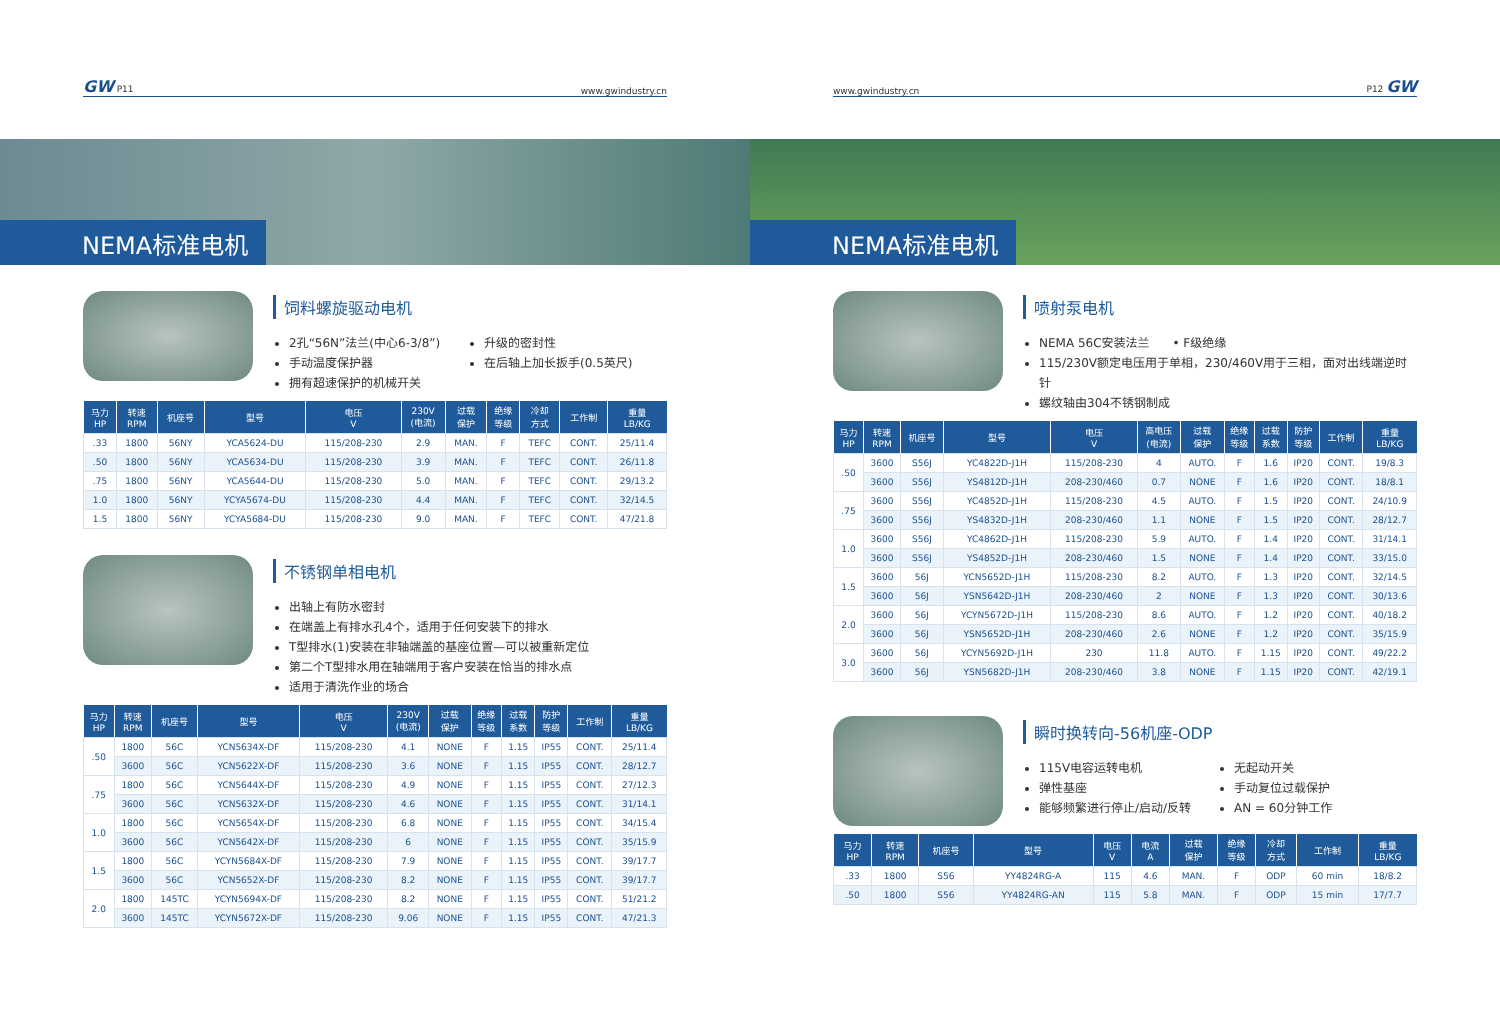GW P11 www.gwindustry.cn
NEMA标准电机
饲料螺旋驱动电机
2孔“56N”法兰(中心6-3/8”)
手动温度保护器
拥有超速保护的机械开关
升级的密封性
在后轴上加长扳手(0.5英尺)
| 马力 HP | 转速 RPM | 机座号 | 型号 | 电压 V | 230V (电流) | 过载 保护 | 绝缘 等级 | 冷却 方式 | 工作制 | 重量 LB/KG |
| --- | --- | --- | --- | --- | --- | --- | --- | --- | --- | --- |
| .33 | 1800 | 56NY | YCA5624-DU | 115/208-230 | 2.9 | MAN. | F | TEFC | CONT. | 25/11.4 |
| .50 | 1800 | 56NY | YCA5634-DU | 115/208-230 | 3.9 | MAN. | F | TEFC | CONT. | 26/11.8 |
| .75 | 1800 | 56NY | YCA5644-DU | 115/208-230 | 5.0 | MAN. | F | TEFC | CONT. | 29/13.2 |
| 1.0 | 1800 | 56NY | YCYA5674-DU | 115/208-230 | 4.4 | MAN. | F | TEFC | CONT. | 32/14.5 |
| 1.5 | 1800 | 56NY | YCYA5684-DU | 115/208-230 | 9.0 | MAN. | F | TEFC | CONT. | 47/21.8 |
不锈钢单相电机
出轴上有防水密封
在端盖上有排水孔4个，适用于任何安装下的排水
T型排水(1)安装在非轴端盖的基座位置—可以被重新定位
第二个T型排水用在轴端用于客户安装在恰当的排水点
适用于清洗作业的场合
| 马力 HP | 转速 RPM | 机座号 | 型号 | 电压 V | 230V (电流) | 过载 保护 | 绝缘 等级 | 过载 系数 | 防护 等级 | 工作制 | 重量 LB/KG |
| --- | --- | --- | --- | --- | --- | --- | --- | --- | --- | --- | --- |
| .50 | 1800 | 56C | YCN5634X-DF | 115/208-230 | 4.1 | NONE | F | 1.15 | IP55 | CONT. | 25/11.4 |
| | 3600 | 56C | YCN5622X-DF | 115/208-230 | 3.6 | NONE | F | 1.15 | IP55 | CONT. | 28/12.7 |
| .75 | 1800 | 56C | YCN5644X-DF | 115/208-230 | 4.9 | NONE | F | 1.15 | IP55 | CONT. | 27/12.3 |
| | 3600 | 56C | YCN5632X-DF | 115/208-230 | 4.6 | NONE | F | 1.15 | IP55 | CONT. | 31/14.1 |
| 1.0 | 1800 | 56C | YCN5654X-DF | 115/208-230 | 6.8 | NONE | F | 1.15 | IP55 | CONT. | 34/15.4 |
| | 3600 | 56C | YCN5642X-DF | 115/208-230 | 6 | NONE | F | 1.15 | IP55 | CONT. | 35/15.9 |
| 1.5 | 1800 | 56C | YCYN5684X-DF | 115/208-230 | 7.9 | NONE | F | 1.15 | IP55 | CONT. | 39/17.7 |
| | 3600 | 56C | YCN5652X-DF | 115/208-230 | 8.2 | NONE | F | 1.15 | IP55 | CONT. | 39/17.7 |
| 2.0 | 1800 | 145TC | YCYN5694X-DF | 115/208-230 | 8.2 | NONE | F | 1.15 | IP55 | CONT. | 51/21.2 |
| | 3600 | 145TC | YCYN5672X-DF | 115/208-230 | 9.06 | NONE | F | 1.15 | IP55 | CONT. | 47/21.3 |
www.gwindustry.cn P12 GW
NEMA标准电机
喷射泵电机
NEMA 56C安装法兰 • F级绝缘
115/230V额定电压用于单相，230/460V用于三相，面对出线端逆时针
螺纹轴由304不锈钢制成
| 马力 HP | 转速 RPM | 机座号 | 型号 | 电压 V | 高电压 (电流) | 过载 保护 | 绝缘 等级 | 过载 系数 | 防护 等级 | 工作制 | 重量 LB/KG |
| --- | --- | --- | --- | --- | --- | --- | --- | --- | --- | --- | --- |
| .50 | 3600 | S56J | YC4822D-J1H | 115/208-230 | 4 | AUTO. | F | 1.6 | IP20 | CONT. | 19/8.3 |
| | 3600 | S56J | YS4812D-J1H | 208-230/460 | 0.7 | NONE | F | 1.6 | IP20 | CONT. | 18/8.1 |
| .75 | 3600 | S56J | YC4852D-J1H | 115/208-230 | 4.5 | AUTO. | F | 1.5 | IP20 | CONT. | 24/10.9 |
| | 3600 | S56J | YS4832D-J1H | 208-230/460 | 1.1 | NONE | F | 1.5 | IP20 | CONT. | 28/12.7 |
| 1.0 | 3600 | S56J | YC4862D-J1H | 115/208-230 | 5.9 | AUTO. | F | 1.4 | IP20 | CONT. | 31/14.1 |
| | 3600 | S56J | YS4852D-J1H | 208-230/460 | 1.5 | NONE | F | 1.4 | IP20 | CONT. | 33/15.0 |
| 1.5 | 3600 | 56J | YCN5652D-J1H | 115/208-230 | 8.2 | AUTO. | F | 1.3 | IP20 | CONT. | 32/14.5 |
| | 3600 | 56J | YSN5642D-J1H | 208-230/460 | 2 | NONE | F | 1.3 | IP20 | CONT. | 30/13.6 |
| 2.0 | 3600 | 56J | YCYN5672D-J1H | 115/208-230 | 8.6 | AUTO. | F | 1.2 | IP20 | CONT. | 40/18.2 |
| | 3600 | 56J | YSN5652D-J1H | 208-230/460 | 2.6 | NONE | F | 1.2 | IP20 | CONT. | 35/15.9 |
| 3.0 | 3600 | 56J | YCYN5692D-J1H | 230 | 11.8 | AUTO. | F | 1.15 | IP20 | CONT. | 49/22.2 |
| | 3600 | 56J | YSN5682D-J1H | 208-230/460 | 3.8 | NONE | F | 1.15 | IP20 | CONT. | 42/19.1 |
瞬时换转向-56机座-ODP
115V电容运转电机
弹性基座
能够频繁进行停止/启动/反转
无起动开关
手动复位过载保护
AN = 60分钟工作
| 马力 HP | 转速 RPM | 机座号 | 型号 | 电压 V | 电流 A | 过载 保护 | 绝缘 等级 | 冷却 方式 | 工作制 | 重量 LB/KG |
| --- | --- | --- | --- | --- | --- | --- | --- | --- | --- | --- |
| .33 | 1800 | S56 | YY4824RG-A | 115 | 4.6 | MAN. | F | ODP | 60 min | 18/8.2 |
| .50 | 1800 | S56 | YY4824RG-AN | 115 | 5.8 | MAN. | F | ODP | 15 min | 17/7.7 |